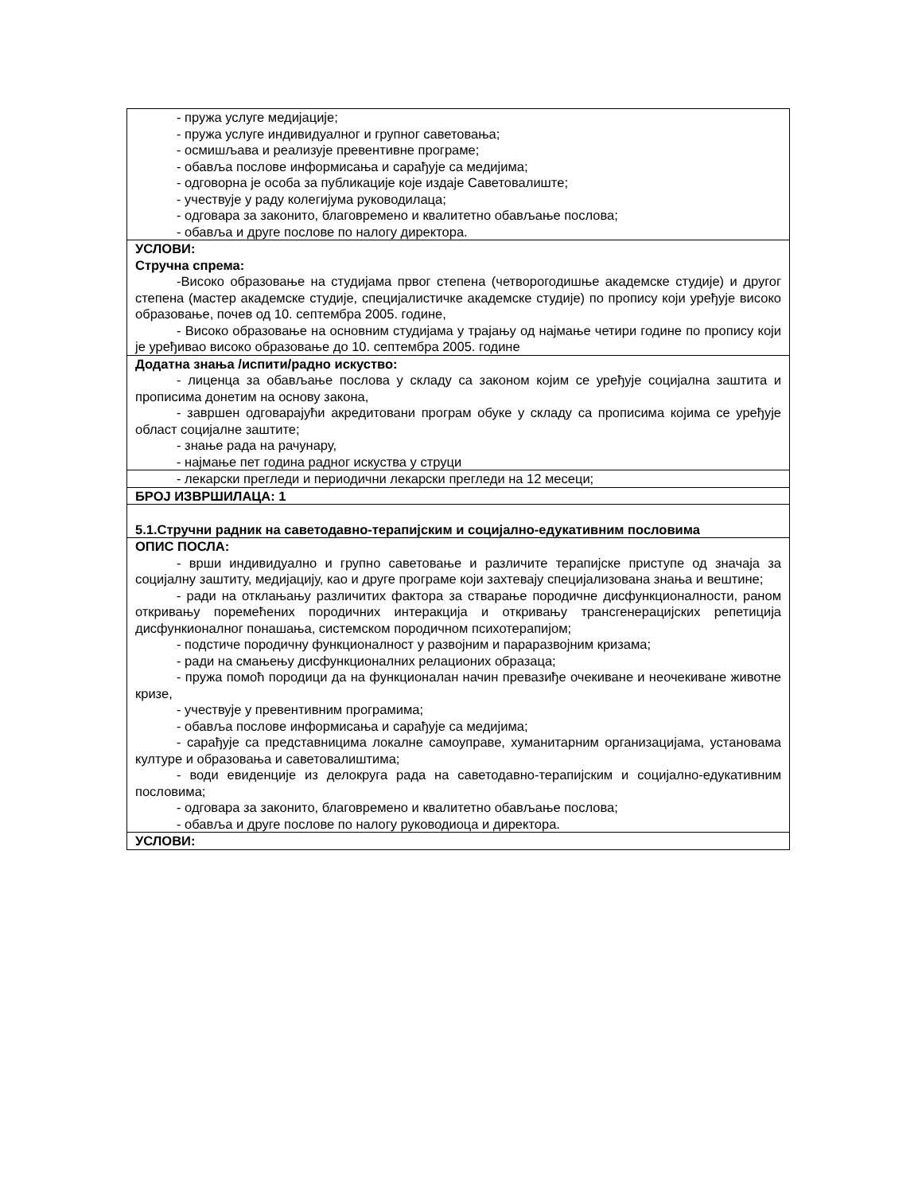| - пружа услуге медијације; - пружа услуге индивидуалног и групног саветовања; - осмишљава и реализује превентивне програме; - обавља послове информисања и сарађује са медијима; - одговорна је особа за публикације које издаје Саветовалиште; - учествује у раду колегијума руководилаца; - одговара за законито, благовремено и квалитетно обављање послова; - обавља и друге послове по налогу директора. |
| УСЛОВИ: Стручна спрема: -Високо образовање на студијама првог степена (четворогодишње академске студије) и другог степена (мастер академске студије, специјалистичке академске студије) по пропису који уређује високо образовање, почев од 10. септембра 2005. године, - Високо образовање на основним студијама у трајању од најмање четири године по пропису који је уређивао високо образовање до 10. септембра 2005. године |
| Додатна знања /испити/радно искуство: - лиценца за обављање послова у складу са законом којим се уређује социјална заштита и прописима донетим на основу закона, - завршен одговарајући акредитовани програм обуке у складу са прописима којима се уређује област социјалне заштите; - знање рада на рачунару, - најмање пет година радног искуства у струци |
| - лекарски прегледи и периодични лекарски прегледи на 12 месеци; |
| БРОЈ ИЗВРШИЛАЦА: 1 |
| 5.1.Стручни радник на саветодавно-терапијским и социјално-едукативним пословима |
| ОПИС ПОСЛА: - врши индивидуално и групно саветовање и различите терапијске приступе од значаја за социјалну заштиту, медијацију, као и друге програме који захтевају специјализована знања и вештине; - ради на отклањању различитих фактора за стварање породичне дисфункционалности, раном откривању поремећених породичних интеракција и откривању трансгенерацијских репетиција дисфункионалног понашања, системском породичном психотерапијом; - подстиче породичну функционалност у развојним и параразвојним кризама; - ради на смањењу дисфункционалних релационих образаца; - пружа помоћ породици да на функционалан начин превазиђе очекиване и неочекиване животне кризе, - учествује у превентивним програмима; - обавља послове информисања и сарађује са медијима; - сарађује са представницима локалне самоуправе, хуманитарним организацијама, установама културе и образовања и саветовалиштима; - води евиденције из делокруга рада на саветодавно-терапијским и социјално-едукативним пословима; - одговара за законито, благовремено и квалитетно обављање послова; - обавља и друге послове по налогу руководиоца и директора. |
| УСЛОВИ: |